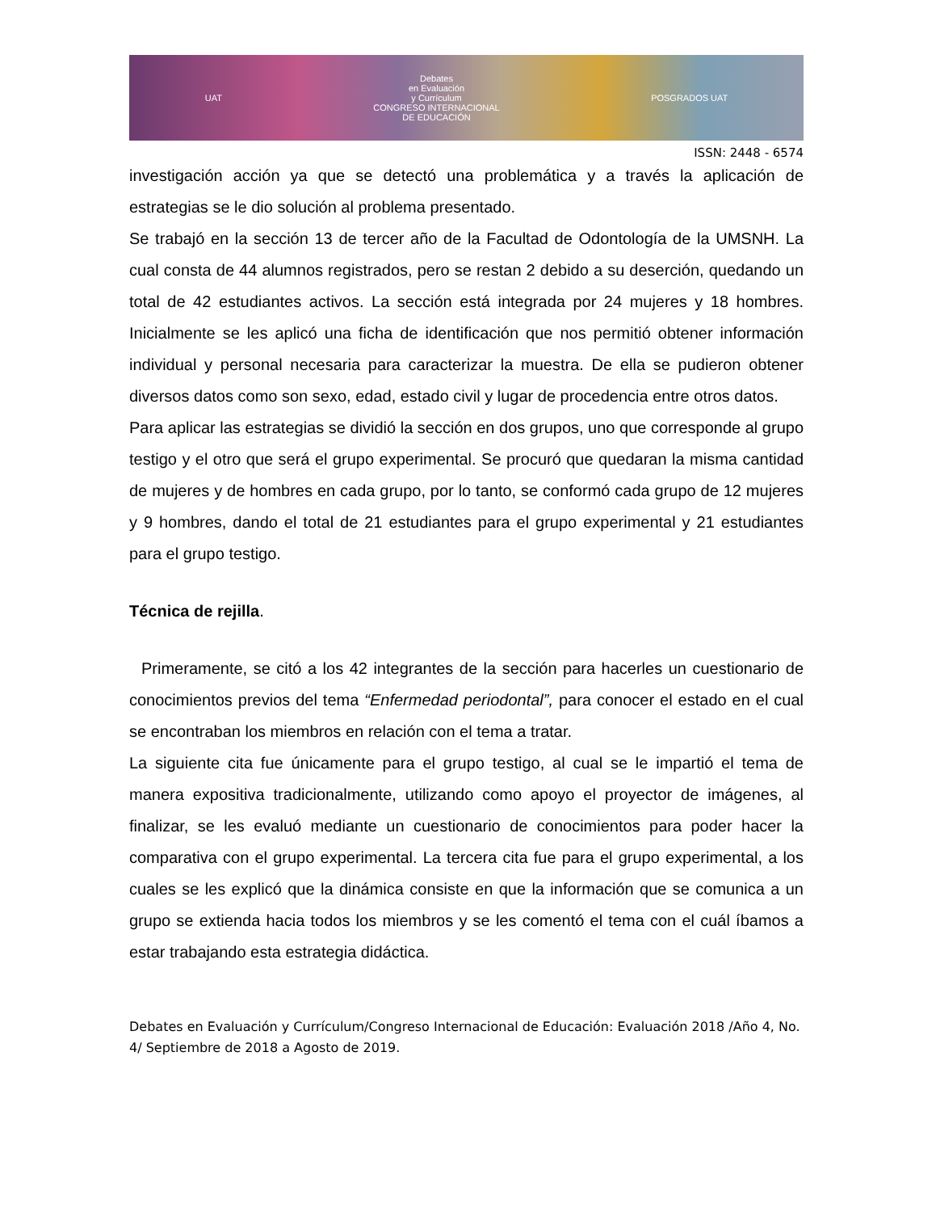UAT
Debates
en Evaluación
y Currículum
CONGRESO INTERNACIONAL
DE EDUCACIÓN
POSGRADOS UAT
ISSN: 2448 - 6574
investigación acción ya que se detectó una problemática y a través la aplicación de estrategias se le dio solución al problema presentado.
Se trabajó en la sección 13 de tercer año de la Facultad de Odontología de la UMSNH. La cual consta de 44 alumnos registrados, pero se restan 2 debido a su deserción, quedando un total de 42 estudiantes activos. La sección está integrada por 24 mujeres y 18 hombres. Inicialmente se les aplicó una ficha de identificación que nos permitió obtener información individual y personal necesaria para caracterizar la muestra. De ella se pudieron obtener diversos datos como son sexo, edad, estado civil y lugar de procedencia entre otros datos.
Para aplicar las estrategias se dividió la sección en dos grupos, uno que corresponde al grupo testigo y el otro que será el grupo experimental. Se procuró que quedaran la misma cantidad de mujeres y de hombres en cada grupo, por lo tanto, se conformó cada grupo de 12 mujeres y 9 hombres, dando el total de 21 estudiantes para el grupo experimental y 21 estudiantes para el grupo testigo.
Técnica de rejilla.
Primeramente, se citó a los 42 integrantes de la sección para hacerles un cuestionario de conocimientos previos del tema “Enfermedad periodontal”, para conocer el estado en el cual se encontraban los miembros en relación con el tema a tratar.
La siguiente cita fue únicamente para el grupo testigo, al cual se le impartió el tema de manera expositiva tradicionalmente, utilizando como apoyo el proyector de imágenes, al finalizar, se les evaluó mediante un cuestionario de conocimientos para poder hacer la comparativa con el grupo experimental. La tercera cita fue para el grupo experimental, a los cuales se les explicó que la dinámica consiste en que la información que se comunica a un grupo se extienda hacia todos los miembros y se les comentó el tema con el cuál íbamos a estar trabajando esta estrategia didáctica.
Debates en Evaluación y Currículum/Congreso Internacional de Educación: Evaluación 2018 /Año 4, No. 4/ Septiembre de 2018 a Agosto de 2019.